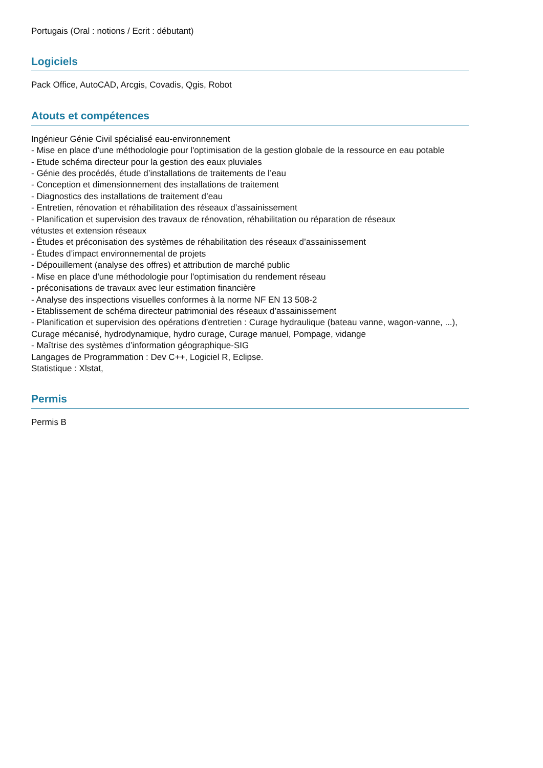Portugais (Oral : notions / Ecrit : débutant)
Logiciels
Pack Office, AutoCAD, Arcgis, Covadis, Qgis, Robot
Atouts et compétences
Ingénieur Génie Civil spécialisé eau-environnement
- Mise en place d'une méthodologie pour l'optimisation de la gestion globale de la ressource en eau potable
- Etude schéma directeur pour la gestion des eaux pluviales
- Génie des procédés, étude d’installations de traitements de l’eau
- Conception et dimensionnement des installations de traitement
- Diagnostics des installations de traitement d’eau
- Entretien, rénovation et réhabilitation des réseaux d’assainissement
- Planification et supervision des travaux de rénovation, réhabilitation ou réparation de réseaux
vétustes et extension réseaux
- Études et préconisation des systèmes de réhabilitation des réseaux d’assainissement
- Études d’impact environnemental de projets
- Dépouillement (analyse des offres) et attribution de marché public
- Mise en place d'une méthodologie pour l'optimisation du rendement réseau
- préconisations de travaux avec leur estimation financière
- Analyse des inspections visuelles conformes à la norme NF EN 13 508-2
- Etablissement de schéma directeur patrimonial des réseaux d’assainissement
- Planification et supervision des opérations d'entretien : Curage hydraulique (bateau vanne, wagon-vanne, ...),
Curage mécanisé, hydrodynamique, hydro curage, Curage manuel, Pompage, vidange
- Maîtrise des systèmes d’information géographique-SIG
Langages de Programmation : Dev C++, Logiciel R, Eclipse.
Statistique : Xlstat,
Permis
Permis B